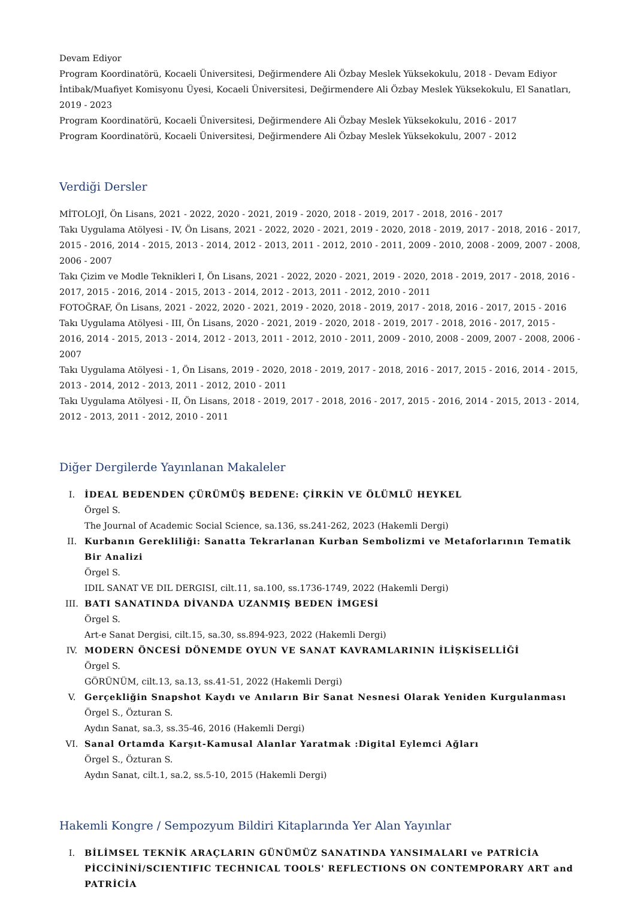Devam Ediyor
Program Koordinatörü, Kocaeli Üniversitesi, Değirmendere Ali Özbay Meslek Yüksekokulu, 2018 - Devam Ediyor
İntibak/Muafiyet Komisyonu Üyesi, Kocaeli Üniversitesi, Değirmendere Ali Özbay Meslek Yüksekokulu, El Sanatları, 2019 - 2023
Program Koordinatörü, Kocaeli Üniversitesi, Değirmendere Ali Özbay Meslek Yüksekokulu, 2016 - 2017
Program Koordinatörü, Kocaeli Üniversitesi, Değirmendere Ali Özbay Meslek Yüksekokulu, 2007 - 2012
Verdiği Dersler
MİTOLOJİ, Ön Lisans, 2021 - 2022, 2020 - 2021, 2019 - 2020, 2018 - 2019, 2017 - 2018, 2016 - 2017
Takı Uygulama Atölyesi - IV, Ön Lisans, 2021 - 2022, 2020 - 2021, 2019 - 2020, 2018 - 2019, 2017 - 2018, 2016 - 2017, 2015 - 2016, 2014 - 2015, 2013 - 2014, 2012 - 2013, 2011 - 2012, 2010 - 2011, 2009 - 2010, 2008 - 2009, 2007 - 2008, 2006 - 2007
Takı Çizim ve Modle Teknikleri I, Ön Lisans, 2021 - 2022, 2020 - 2021, 2019 - 2020, 2018 - 2019, 2017 - 2018, 2016 - 2017, 2015 - 2016, 2014 - 2015, 2013 - 2014, 2012 - 2013, 2011 - 2012, 2010 - 2011
FOTOĞRAF, Ön Lisans, 2021 - 2022, 2020 - 2021, 2019 - 2020, 2018 - 2019, 2017 - 2018, 2016 - 2017, 2015 - 2016
Takı Uygulama Atölyesi - III, Ön Lisans, 2020 - 2021, 2019 - 2020, 2018 - 2019, 2017 - 2018, 2016 - 2017, 2015 - 2016, 2014 - 2015, 2013 - 2014, 2012 - 2013, 2011 - 2012, 2010 - 2011, 2009 - 2010, 2008 - 2009, 2007 - 2008, 2006 - 2007
Takı Uygulama Atölyesi - 1, Ön Lisans, 2019 - 2020, 2018 - 2019, 2017 - 2018, 2016 - 2017, 2015 - 2016, 2014 - 2015, 2013 - 2014, 2012 - 2013, 2011 - 2012, 2010 - 2011
Takı Uygulama Atölyesi - II, Ön Lisans, 2018 - 2019, 2017 - 2018, 2016 - 2017, 2015 - 2016, 2014 - 2015, 2013 - 2014, 2012 - 2013, 2011 - 2012, 2010 - 2011
Diğer Dergilerde Yayınlanan Makaleler
I. İDEAL BEDENDEN ÇÜRÜMÜŞ BEDENE: ÇİRKİN VE ÖLÜMLÜ HEYKEL
Örgel S.
The Journal of Academic Social Science, sa.136, ss.241-262, 2023 (Hakemli Dergi)
II. Kurbanın Gerekliliği: Sanatta Tekrarlanan Kurban Sembolizmi ve Metaforlarının Tematik Bir Analizi
Örgel S.
IDIL SANAT VE DIL DERGISI, cilt.11, sa.100, ss.1736-1749, 2022 (Hakemli Dergi)
III. BATI SANATINDA DİVANDA UZANMIŞ BEDEN İMGESİ
Örgel S.
Art-e Sanat Dergisi, cilt.15, sa.30, ss.894-923, 2022 (Hakemli Dergi)
IV. MODERN ÖNCESİ DÖNEMDE OYUN VE SANAT KAVRAMLARININ İLİŞKİSELLİĞİ
Örgel S.
GÖRÜNÜM, cilt.13, sa.13, ss.41-51, 2022 (Hakemli Dergi)
V. Gerçekliğin Snapshot Kaydı ve Anıların Bir Sanat Nesnesi Olarak Yeniden Kurgulanması
Örgel S., Özturan S.
Aydın Sanat, sa.3, ss.35-46, 2016 (Hakemli Dergi)
VI. Sanal Ortamda Karşıt-Kamusal Alanlar Yaratmak :Digital Eylemci Ağları
Örgel S., Özturan S.
Aydın Sanat, cilt.1, sa.2, ss.5-10, 2015 (Hakemli Dergi)
Hakemli Kongre / Sempozyum Bildiri Kitaplarında Yer Alan Yayınlar
I. BİLİMSEL TEKNİK ARAÇLARIN GÜNÜMÜZ SANATINDA YANSIMALARI ve PATRİCİA PİCCİNİNİ/SCIENTIFIC TECHNICAL TOOLS' REFLECTIONS ON CONTEMPORARY ART and PATRİCİA